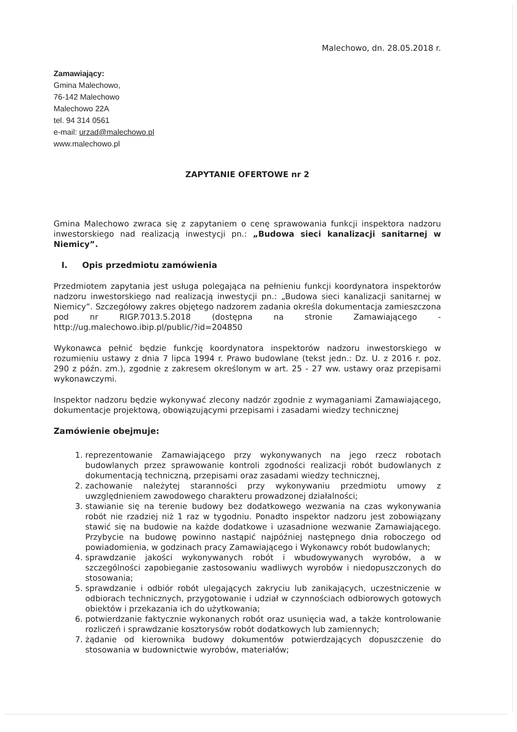Malechowo, dn. 28.05.2018 r.
Zamawiający:
Gmina Malechowo,
76-142 Malechowo
Malechowo 22A
tel. 94 314 0561
e-mail: urzad@malechowo.pl
www.malechowo.pl
ZAPYTANIE OFERTOWE nr 2
Gmina Malechowo zwraca się z zapytaniem o cenę sprawowania funkcji inspektora nadzoru inwestorskiego nad realizacją inwestycji pn.: „Budowa sieci kanalizacji sanitarnej w Niemicy”.
I. Opis przedmiotu zamówienia
Przedmiotem zapytania jest usługa polegająca na pełnieniu funkcji koordynatora inspektorów nadzoru inwestorskiego nad realizacją inwestycji pn.: „Budowa sieci kanalizacji sanitarnej w Niemicy”. Szczegółowy zakres objętego nadzorem zadania określa dokumentacja zamieszczona pod nr RIGP.7013.5.2018 (dostępna na stronie Zamawiającego - http://ug.malechowo.ibip.pl/public/?id=204850
Wykonawca pełnić będzie funkcję koordynatora inspektorów nadzoru inwestorskiego w rozumieniu ustawy z dnia 7 lipca 1994 r. Prawo budowlane (tekst jedn.: Dz. U. z 2016 r. poz. 290 z późn. zm.), zgodnie z zakresem określonym w art. 25 - 27 ww. ustawy oraz przepisami wykonawczymi.
Inspektor nadzoru będzie wykonywać zlecony nadzór zgodnie z wymaganiami Zamawiającego, dokumentacje projektową, obowiązującymi przepisami i zasadami wiedzy technicznej
Zamówienie obejmuje:
1. reprezentowanie Zamawiającego przy wykonywanych na jego rzecz robotach budowlanych przez sprawowanie kontroli zgodności realizacji robót budowlanych z dokumentacją techniczną, przepisami oraz zasadami wiedzy technicznej,
2. zachowanie należytej staranności przy wykonywaniu przedmiotu umowy z uwzględnieniem zawodowego charakteru prowadzonej działalności;
3. stawianie się na terenie budowy bez dodatkowego wezwania na czas wykonywania robót nie rzadziej niż 1 raz w tygodniu. Ponadto inspektor nadzoru jest zobowiązany stawić się na budowie na każde dodatkowe i uzasadnione wezwanie Zamawiającego. Przybycie na budowę powinno nastąpić najpóźniej następnego dnia roboczego od powiadomienia, w godzinach pracy Zamawiającego i Wykonawcy robót budowlanych;
4. sprawdzanie jakości wykonywanych robót i wbudowywanych wyrobów, a w szczególności zapobieganie zastosowaniu wadliwych wyrobów i niedopuszczonych do stosowania;
5. sprawdzanie i odbiór robót ulegających zakryciu lub zanikających, uczestniczenie w odbiorach technicznych, przygotowanie i udział w czynnościach odbiorowych gotowych obiektów i przekazania ich do użytkowania;
6. potwierdzanie faktycznie wykonanych robót oraz usunięcia wad, a także kontrolowanie rozliczeń i sprawdzanie kosztorysów robót dodatkowych lub zamiennych;
7. żądanie od kierownika budowy dokumentów potwierdzających dopuszczenie do stosowania w budownictwie wyrobów, materiałów;